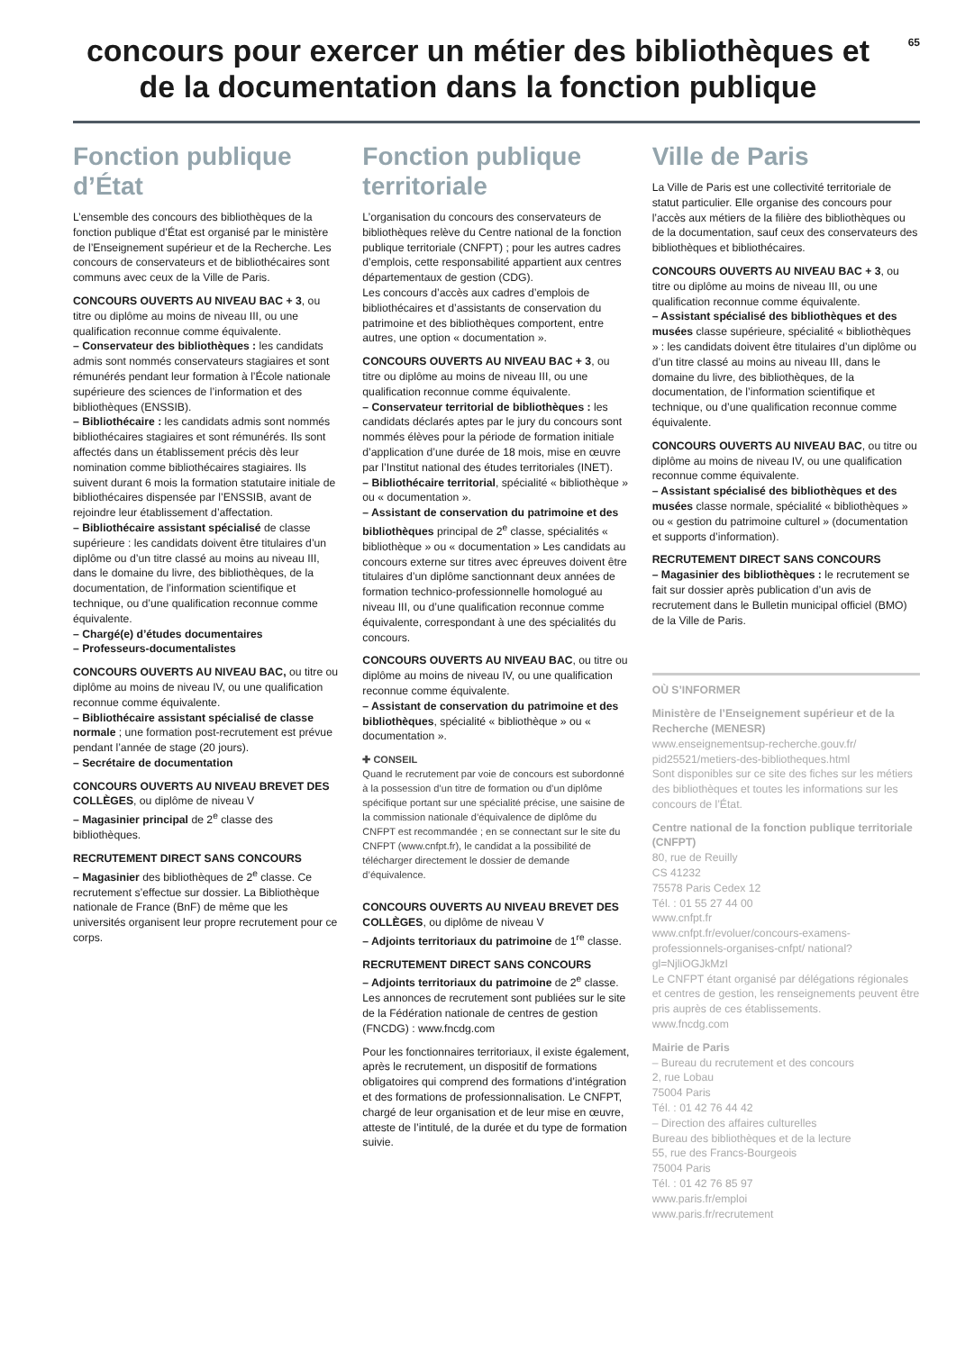65
concours pour exercer un métier des bibliothèques et de la documentation dans la fonction publique
Fonction publique d’État
L’ensemble des concours des bibliothèques de la fonction publique d’État est organisé par le ministère de l’Enseignement supérieur et de la Recherche. Les concours de conservateurs et de bibliothécaires sont communs avec ceux de la Ville de Paris.
CONCOURS OUVERTS AU NIVEAU BAC + 3, ou titre ou diplôme au moins de niveau III, ou une qualification reconnue comme équivalente.
– Conservateur des bibliothèques : les candidats admis sont nommés conservateurs stagiaires et sont rémunérés pendant leur formation à l’École nationale supérieure des sciences de l’information et des bibliothèques (ENSSIB).
– Bibliothécaire : les candidats admis sont nommés bibliothécaires stagiaires et sont rémunérés. Ils sont affectés dans un établissement précis dès leur nomination comme bibliothécaires stagiaires. Ils suivent durant 6 mois la formation statutaire initiale de bibliothécaires dispensée par l’ENSSIB, avant de rejoindre leur établissement d’affectation.
– Bibliothécaire assistant spécialisé de classe supérieure : les candidats doivent être titulaires d’un diplôme ou d’un titre classé au moins au niveau III, dans le domaine du livre, des bibliothèques, de la documentation, de l’information scientifique et technique, ou d’une qualification reconnue comme équivalente.
– Chargé(e) d’études documentaires
– Professeurs-documentalistes
CONCOURS OUVERTS AU NIVEAU BAC, ou titre ou diplôme au moins de niveau IV, ou une qualification reconnue comme équivalente.
– Bibliothécaire assistant spécialisé de classe normale ; une formation post-recrutement est prévue pendant l’année de stage (20 jours).
– Secrétaire de documentation
CONCOURS OUVERTS AU NIVEAU BREVET DES COLLÈGES, ou diplôme de niveau V
– Magasinier principal de 2<sup>e</sup> classe des bibliothèques.
RECRUTEMENT DIRECT SANS CONCOURS
– Magasinier des bibliothèques de 2<sup>e</sup> classe. Ce recrutement s’effectue sur dossier. La Bibliothèque nationale de France (BnF) de même que les universités organisent leur propre recrutement pour ce corps.
Fonction publique territoriale
L’organisation du concours des conservateurs de bibliothèques relève du Centre national de la fonction publique territoriale (CNFPT) ; pour les autres cadres d’emplois, cette responsabilité appartient aux centres départementaux de gestion (CDG).
Les concours d’accès aux cadres d’emplois de bibliothécaires et d’assistants de conservation du patrimoine et des bibliothèques comportent, entre autres, une option « documentation ».
CONCOURS OUVERTS AU NIVEAU BAC + 3, ou titre ou diplôme au moins de niveau III, ou une qualification reconnue comme équivalente.
– Conservateur territorial de bibliothèques : les candidats déclarés aptes par le jury du concours sont nommés élèves pour la période de formation initiale d’application d’une durée de 18 mois, mise en œuvre par l’Institut national des études territoriales (INET).
– Bibliothécaire territorial, spécialité « bibliothèque » ou « documentation ».
– Assistant de conservation du patrimoine et des bibliothèques principal de 2<sup>e</sup> classe, spécialités « bibliothèque » ou « documentation » Les candidats au concours externe sur titres avec épreuves doivent être titulaires d’un diplôme sanctionnant deux années de formation technico-professionnelle homologué au niveau III, ou d’une qualification reconnue comme équivalente, correspondant à une des spécialités du concours.
CONCOURS OUVERTS AU NIVEAU BAC, ou titre ou diplôme au moins de niveau IV, ou une qualification reconnue comme équivalente.
– Assistant de conservation du patrimoine et des bibliothèques, spécialité « bibliothèque » ou « documentation ».
✚ CONSEIL
Quand le recrutement par voie de concours est subordonné à la possession d’un titre de formation ou d’un diplôme spécifique portant sur une spécialité précise, une saisine de la commission nationale d’équivalence de diplôme du CNFPT est recommandée ; en se connectant sur le site du CNFPT (www.cnfpt.fr), le candidat a la possibilité de télécharger directement le dossier de demande d’équivalence.
CONCOURS OUVERTS AU NIVEAU BREVET DES COLLÈGES, ou diplôme de niveau V
– Adjoints territoriaux du patrimoine de 1<sup>re</sup> classe.
RECRUTEMENT DIRECT SANS CONCOURS
– Adjoints territoriaux du patrimoine de 2<sup>e</sup> classe. Les annonces de recrutement sont publiées sur le site de la Fédération nationale de centres de gestion (FNCDG) : www.fncdg.com
Pour les fonctionnaires territoriaux, il existe également, après le recrutement, un dispositif de formations obligatoires qui comprend des formations d’intégration et des formations de professionnalisation. Le CNFPT, chargé de leur organisation et de leur mise en œuvre, atteste de l’intitulé, de la durée et du type de formation suivie.
Ville de Paris
La Ville de Paris est une collectivité territoriale de statut particulier. Elle organise des concours pour l’accès aux métiers de la filière des bibliothèques ou de la documentation, sauf ceux des conservateurs des bibliothèques et bibliothécaires.
CONCOURS OUVERTS AU NIVEAU BAC + 3, ou titre ou diplôme au moins de niveau III, ou une qualification reconnue comme équivalente.
– Assistant spécialisé des bibliothèques et des musées classe supérieure, spécialité « bibliothèques » : les candidats doivent être titulaires d’un diplôme ou d’un titre classé au moins au niveau III, dans le domaine du livre, des bibliothèques, de la documentation, de l’information scientifique et technique, ou d’une qualification reconnue comme équivalente.
CONCOURS OUVERTS AU NIVEAU BAC, ou titre ou diplôme au moins de niveau IV, ou une qualification reconnue comme équivalente.
– Assistant spécialisé des bibliothèques et des musées classe normale, spécialité « bibliothèques » ou « gestion du patrimoine culturel » (documentation et supports d’information).
RECRUTEMENT DIRECT SANS CONCOURS
– Magasinier des bibliothèques : le recrutement se fait sur dossier après publication d’un avis de recrutement dans le Bulletin municipal officiel (BMO) de la Ville de Paris.
OÙ S’INFORMER
Ministère de l’Enseignement supérieur et de la Recherche (MENESR)
www.enseignementsup-recherche.gouv.fr/ pid25521/metiers-des-bibliotheques.html
Sont disponibles sur ce site des fiches sur les métiers des bibliothèques et toutes les informations sur les concours de l’État.
Centre national de la fonction publique territoriale (CNFPT)
80, rue de Reuilly
CS 41232
75578 Paris Cedex 12
Tél. : 01 55 27 44 00
www.cnfpt.fr
www.cnfpt.fr/evoluer/concours-examens-professionnels-organises-cnfpt/ national?gl=NjliOGJkMzI
Le CNFPT étant organisé par délégations régionales et centres de gestion, les renseignements peuvent être pris auprès de ces établissements.
www.fncdg.com
Mairie de Paris
– Bureau du recrutement et des concours
2, rue Lobau
75004 Paris
Tél. : 01 42 76 44 42
– Direction des affaires culturelles
Bureau des bibliothèques et de la lecture
55, rue des Francs-Bourgeois
75004 Paris
Tél. : 01 42 76 85 97
www.paris.fr/emploi
www.paris.fr/recrutement